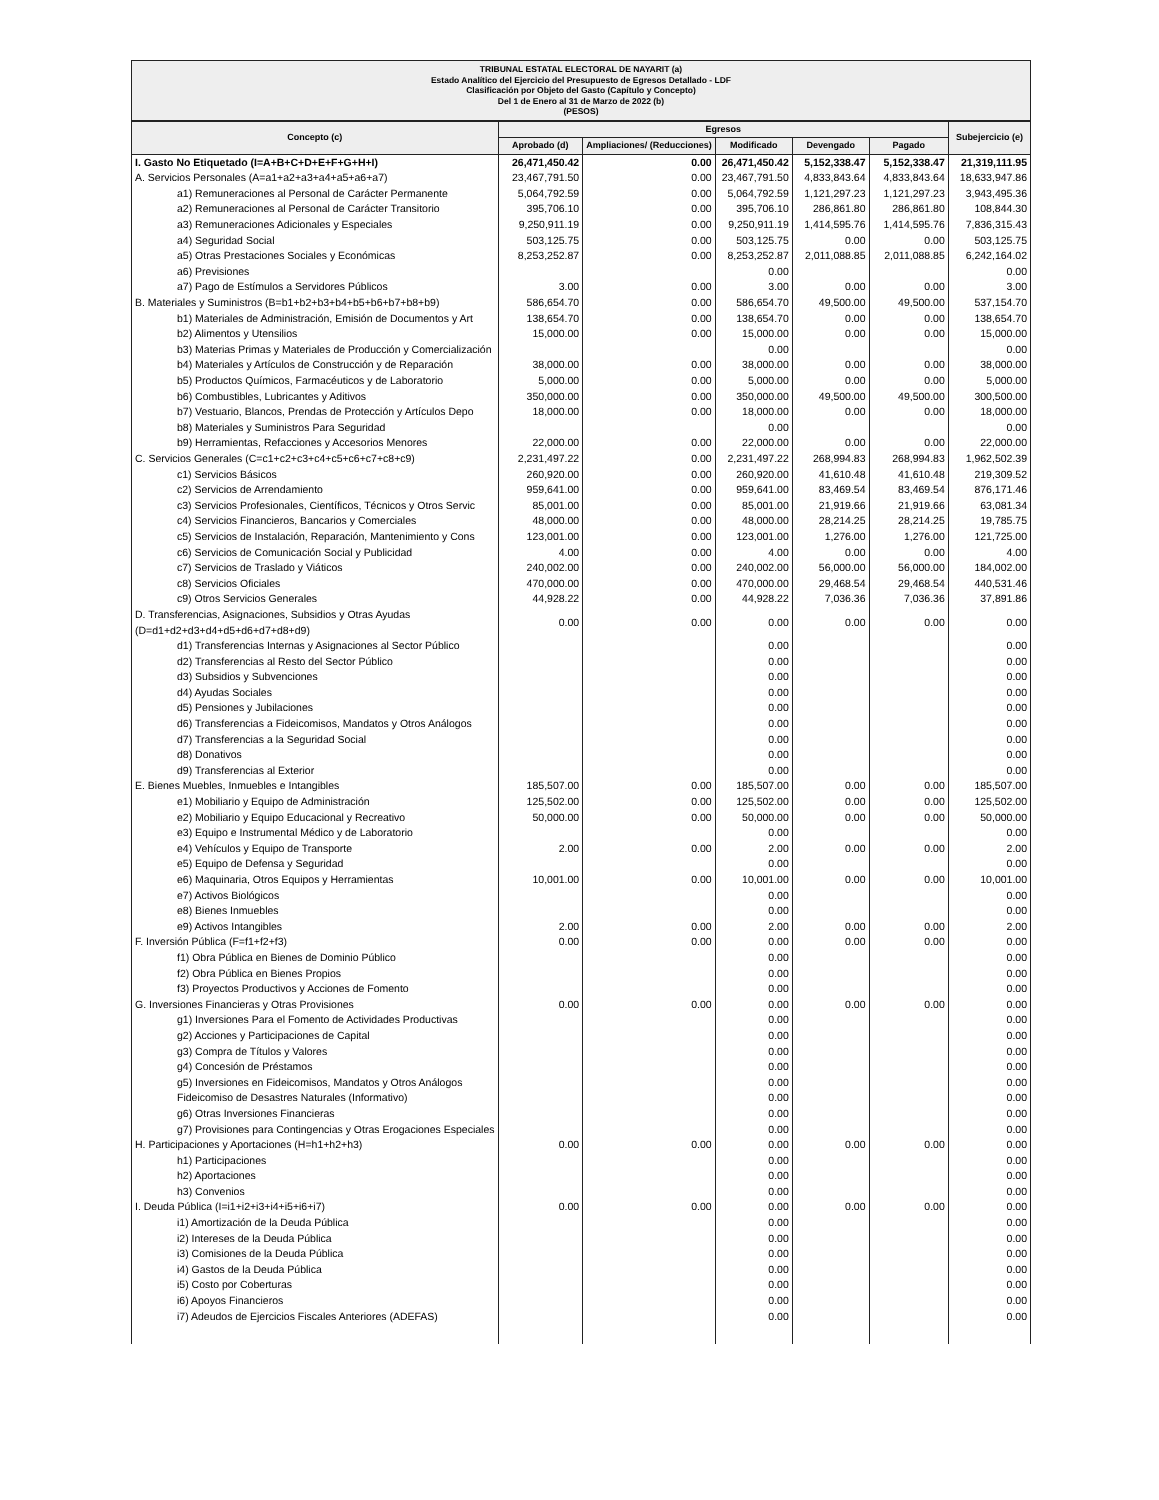TRIBUNAL ESTATAL ELECTORAL DE NAYARIT (a)
Estado Analítico del Ejercicio del Presupuesto de Egresos Detallado - LDF
Clasificación por Objeto del Gasto (Capítulo y Concepto)
Del 1 de Enero al 31 de Marzo de 2022 (b)
(PESOS)
| Concepto (c) | Egresos | | | | | Subejercicio (e) |
| --- | --- | --- | --- | --- | --- | --- |
| | Aprobado (d) | Ampliaciones/ (Reducciones) | Modificado | Devengado | Pagado | |
| I. Gasto No Etiquetado (I=A+B+C+D+E+F+G+H+I) | 26,471,450.42 | 0.00 | 26,471,450.42 | 5,152,338.47 | 5,152,338.47 | 21,319,111.95 |
| A. Servicios Personales (A=a1+a2+a3+a4+a5+a6+a7) | 23,467,791.50 | 0.00 | 23,467,791.50 | 4,833,843.64 | 4,833,843.64 | 18,633,947.86 |
| a1) Remuneraciones al Personal de Carácter Permanente | 5,064,792.59 | 0.00 | 5,064,792.59 | 1,121,297.23 | 1,121,297.23 | 3,943,495.36 |
| a2) Remuneraciones al Personal de Carácter Transitorio | 395,706.10 | 0.00 | 395,706.10 | 286,861.80 | 286,861.80 | 108,844.30 |
| a3) Remuneraciones Adicionales y Especiales | 9,250,911.19 | 0.00 | 9,250,911.19 | 1,414,595.76 | 1,414,595.76 | 7,836,315.43 |
| a4) Seguridad Social | 503,125.75 | 0.00 | 503,125.75 | 0.00 | 0.00 | 503,125.75 |
| a5) Otras Prestaciones Sociales y Económicas | 8,253,252.87 | 0.00 | 8,253,252.87 | 2,011,088.85 | 2,011,088.85 | 6,242,164.02 |
| a6) Previsiones | | | 0.00 | | | 0.00 |
| a7) Pago de Estímulos a Servidores Públicos | 3.00 | 0.00 | 3.00 | 0.00 | 0.00 | 3.00 |
| B. Materiales y Suministros (B=b1+b2+b3+b4+b5+b6+b7+b8+b9) | 586,654.70 | 0.00 | 586,654.70 | 49,500.00 | 49,500.00 | 537,154.70 |
| b1) Materiales de Administración, Emisión de Documentos y Art | 138,654.70 | 0.00 | 138,654.70 | 0.00 | 0.00 | 138,654.70 |
| b2) Alimentos y Utensilios | 15,000.00 | 0.00 | 15,000.00 | 0.00 | 0.00 | 15,000.00 |
| b3) Materias Primas y Materiales de Producción y Comercialización | | | 0.00 | | | 0.00 |
| b4) Materiales y Artículos de Construcción y de Reparación | 38,000.00 | 0.00 | 38,000.00 | 0.00 | 0.00 | 38,000.00 |
| b5) Productos Químicos, Farmacéuticos y de Laboratorio | 5,000.00 | 0.00 | 5,000.00 | 0.00 | 0.00 | 5,000.00 |
| b6) Combustibles, Lubricantes y Aditivos | 350,000.00 | 0.00 | 350,000.00 | 49,500.00 | 49,500.00 | 300,500.00 |
| b7) Vestuario, Blancos, Prendas de Protección y Artículos Depo | 18,000.00 | 0.00 | 18,000.00 | 0.00 | 0.00 | 18,000.00 |
| b8) Materiales y Suministros Para Seguridad | | | 0.00 | | | 0.00 |
| b9) Herramientas, Refacciones y Accesorios Menores | 22,000.00 | 0.00 | 22,000.00 | 0.00 | 0.00 | 22,000.00 |
| C. Servicios Generales (C=c1+c2+c3+c4+c5+c6+c7+c8+c9) | 2,231,497.22 | 0.00 | 2,231,497.22 | 268,994.83 | 268,994.83 | 1,962,502.39 |
| c1) Servicios Básicos | 260,920.00 | 0.00 | 260,920.00 | 41,610.48 | 41,610.48 | 219,309.52 |
| c2) Servicios de Arrendamiento | 959,641.00 | 0.00 | 959,641.00 | 83,469.54 | 83,469.54 | 876,171.46 |
| c3) Servicios Profesionales, Científicos, Técnicos y Otros Servic | 85,001.00 | 0.00 | 85,001.00 | 21,919.66 | 21,919.66 | 63,081.34 |
| c4) Servicios Financieros, Bancarios y Comerciales | 48,000.00 | 0.00 | 48,000.00 | 28,214.25 | 28,214.25 | 19,785.75 |
| c5) Servicios de Instalación, Reparación, Mantenimiento y Cons | 123,001.00 | 0.00 | 123,001.00 | 1,276.00 | 1,276.00 | 121,725.00 |
| c6) Servicios de Comunicación Social y Publicidad | 4.00 | 0.00 | 4.00 | 0.00 | 0.00 | 4.00 |
| c7) Servicios de Traslado y Viáticos | 240,002.00 | 0.00 | 240,002.00 | 56,000.00 | 56,000.00 | 184,002.00 |
| c8) Servicios Oficiales | 470,000.00 | 0.00 | 470,000.00 | 29,468.54 | 29,468.54 | 440,531.46 |
| c9) Otros Servicios Generales | 44,928.22 | 0.00 | 44,928.22 | 7,036.36 | 7,036.36 | 37,891.86 |
| D. Transferencias, Asignaciones, Subsidios y Otras Ayudas (D=d1+d2+d3+d4+d5+d6+d7+d8+d9) | 0.00 | 0.00 | 0.00 | 0.00 | 0.00 | 0.00 |
| d1) Transferencias Internas y Asignaciones al Sector Público | | | 0.00 | | | 0.00 |
| d2) Transferencias al Resto del Sector Público | | | 0.00 | | | 0.00 |
| d3) Subsidios y Subvenciones | | | 0.00 | | | 0.00 |
| d4) Ayudas Sociales | | | 0.00 | | | 0.00 |
| d5) Pensiones y Jubilaciones | | | 0.00 | | | 0.00 |
| d6) Transferencias a Fideicomisos, Mandatos y Otros Análogos | | | 0.00 | | | 0.00 |
| d7) Transferencias a la Seguridad Social | | | 0.00 | | | 0.00 |
| d8) Donativos | | | 0.00 | | | 0.00 |
| d9) Transferencias al Exterior | | | 0.00 | | | 0.00 |
| E. Bienes Muebles, Inmuebles e Intangibles | 185,507.00 | 0.00 | 185,507.00 | 0.00 | 0.00 | 185,507.00 |
| e1) Mobiliario y Equipo de Administración | 125,502.00 | 0.00 | 125,502.00 | 0.00 | 0.00 | 125,502.00 |
| e2) Mobiliario y Equipo Educacional y Recreativo | 50,000.00 | 0.00 | 50,000.00 | 0.00 | 0.00 | 50,000.00 |
| e3) Equipo e Instrumental Médico y de Laboratorio | | | 0.00 | | | 0.00 |
| e4) Vehículos y Equipo de Transporte | 2.00 | 0.00 | 2.00 | 0.00 | 0.00 | 2.00 |
| e5) Equipo de Defensa y Seguridad | | | 0.00 | | | 0.00 |
| e6) Maquinaria, Otros Equipos y Herramientas | 10,001.00 | 0.00 | 10,001.00 | 0.00 | 0.00 | 10,001.00 |
| e7) Activos Biológicos | | | 0.00 | | | 0.00 |
| e8) Bienes Inmuebles | | | 0.00 | | | 0.00 |
| e9) Activos Intangibles | 2.00 | 0.00 | 2.00 | 0.00 | 0.00 | 2.00 |
| F. Inversión Pública (F=f1+f2+f3) | 0.00 | 0.00 | 0.00 | 0.00 | 0.00 | 0.00 |
| f1) Obra Pública en Bienes de Dominio Público | | | 0.00 | | | 0.00 |
| f2) Obra Pública en Bienes Propios | | | 0.00 | | | 0.00 |
| f3) Proyectos Productivos y Acciones de Fomento | | | 0.00 | | | 0.00 |
| G. Inversiones Financieras y Otras Provisiones | 0.00 | 0.00 | 0.00 | 0.00 | 0.00 | 0.00 |
| g1) Inversiones Para el Fomento de Actividades Productivas | | | 0.00 | | | 0.00 |
| g2) Acciones y Participaciones de Capital | | | 0.00 | | | 0.00 |
| g3) Compra de Títulos y Valores | | | 0.00 | | | 0.00 |
| g4) Concesión de Préstamos | | | 0.00 | | | 0.00 |
| g5) Inversiones en Fideicomisos, Mandatos y Otros Análogos | | | 0.00 | | | 0.00 |
| Fideicomiso de Desastres Naturales (Informativo) | | | 0.00 | | | 0.00 |
| g6) Otras Inversiones Financieras | | | 0.00 | | | 0.00 |
| g7) Provisiones para Contingencias y Otras Erogaciones Especiales | | | 0.00 | | | 0.00 |
| H. Participaciones y Aportaciones (H=h1+h2+h3) | 0.00 | 0.00 | 0.00 | 0.00 | 0.00 | 0.00 |
| h1) Participaciones | | | 0.00 | | | 0.00 |
| h2) Aportaciones | | | 0.00 | | | 0.00 |
| h3) Convenios | | | 0.00 | | | 0.00 |
| I. Deuda Pública (I=i1+i2+i3+i4+i5+i6+i7) | 0.00 | 0.00 | 0.00 | 0.00 | 0.00 | 0.00 |
| i1) Amortización de la Deuda Pública | | | 0.00 | | | 0.00 |
| i2) Intereses de la Deuda Pública | | | 0.00 | | | 0.00 |
| i3) Comisiones de la Deuda Pública | | | 0.00 | | | 0.00 |
| i4) Gastos de la Deuda Pública | | | 0.00 | | | 0.00 |
| i5) Costo por Coberturas | | | 0.00 | | | 0.00 |
| i6) Apoyos Financieros | | | 0.00 | | | 0.00 |
| i7) Adeudos de Ejercicios Fiscales Anteriores (ADEFAS) | | | 0.00 | | | 0.00 |